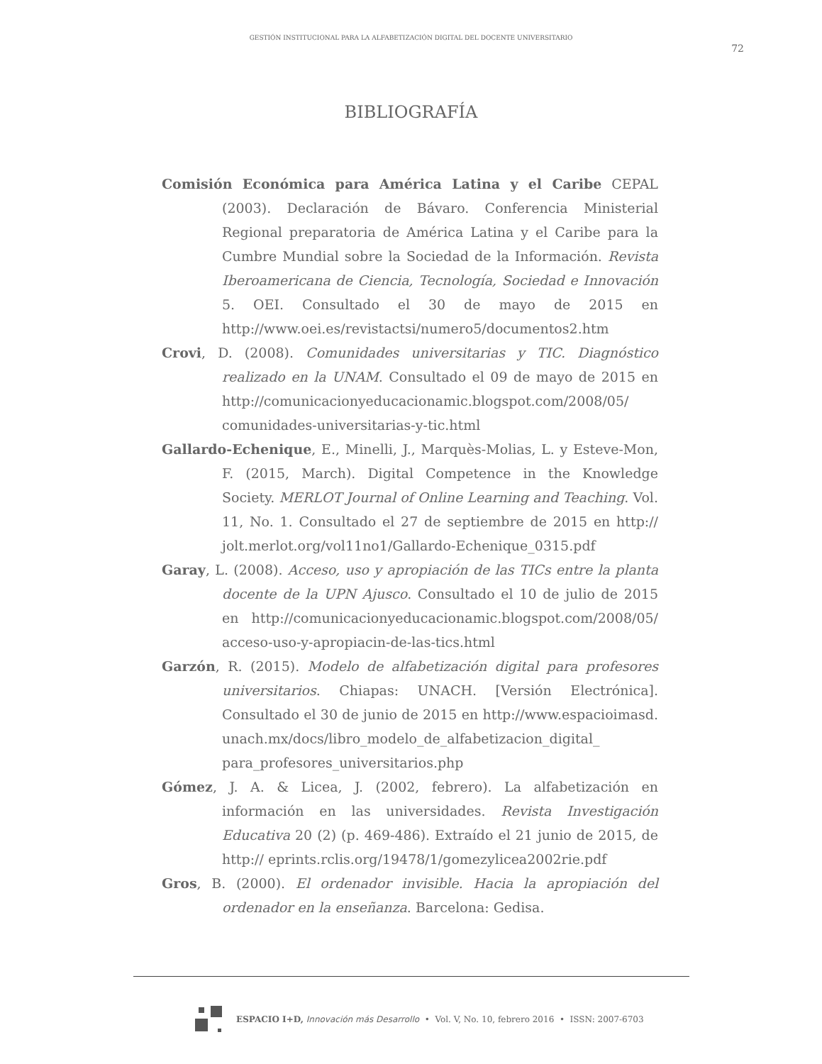GESTIÓN INSTITUCIONAL PARA LA ALFABETIZACIÓN DIGITAL DEL DOCENTE UNIVERSITARIO
72
BIBLIOGRAFÍA
Comisión Económica para América Latina y el Caribe CEPAL (2003). Declaración de Bávaro. Conferencia Ministerial Regional preparatoria de América Latina y el Caribe para la Cumbre Mundial sobre la Sociedad de la Información. Revista Iberoamericana de Ciencia, Tecnología, Sociedad e Innovación 5. OEI. Consultado el 30 de mayo de 2015 en http://www.oei.es/revistactsi/numero5/documentos2.htm
Crovi, D. (2008). Comunidades universitarias y TIC. Diagnóstico realizado en la UNAM. Consultado el 09 de mayo de 2015 en http://comunicacionyeducacionamic.blogspot.com/2008/05/ comunidades-universitarias-y-tic.html
Gallardo-Echenique, E., Minelli, J., Marquès-Molias, L. y Esteve-Mon, F. (2015, March). Digital Competence in the Knowledge Society. MERLOT Journal of Online Learning and Teaching. Vol. 11, No. 1. Consultado el 27 de septiembre de 2015 en http:// jolt.merlot.org/vol11no1/Gallardo-Echenique_0315.pdf
Garay, L. (2008). Acceso, uso y apropiación de las TICs entre la planta docente de la UPN Ajusco. Consultado el 10 de julio de 2015 en http://comunicacionyeducacionamic.blogspot.com/2008/05/ acceso-uso-y-apropiacin-de-las-tics.html
Garzón, R. (2015). Modelo de alfabetización digital para profesores universitarios. Chiapas: UNACH. [Versión Electrónica]. Consultado el 30 de junio de 2015 en http://www.espacioimasd. unach.mx/docs/libro_modelo_de_alfabetizacion_digital_ para_profesores_universitarios.php
Gómez, J. A. & Licea, J. (2002, febrero). La alfabetización en información en las universidades. Revista Investigación Educativa 20 (2) (p. 469-486). Extraído el 21 junio de 2015, de http:// eprints.rclis.org/19478/1/gomezylicea2002rie.pdf
Gros, B. (2000). El ordenador invisible. Hacia la apropiación del ordenador en la enseñanza. Barcelona: Gedisa.
ESPACIO I+D, Innovación más Desarrollo • Vol. V, No. 10, febrero 2016 • ISSN: 2007-6703